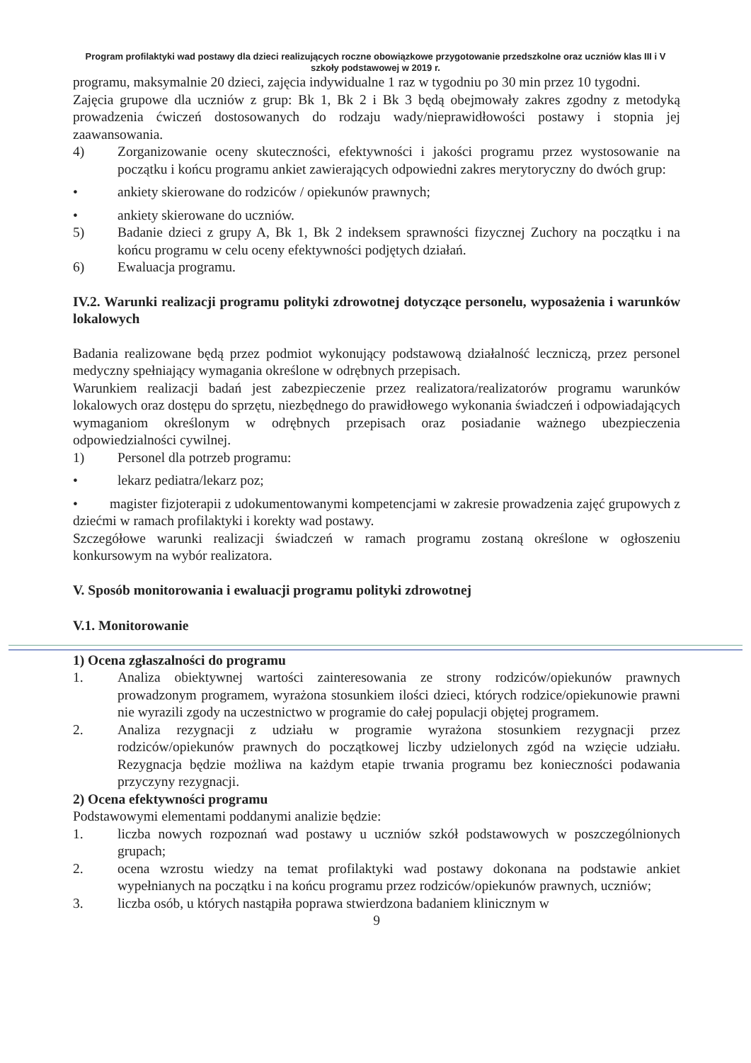Program profilaktyki wad postawy dla dzieci realizujących roczne obowiązkowe przygotowanie przedszkolne oraz uczniów klas III i V szkoły podstawowej w 2019 r.
programu, maksymalnie 20 dzieci, zajęcia indywidualne 1 raz w tygodniu po 30 min przez 10 tygodni.
Zajęcia grupowe dla uczniów z grup: Bk 1, Bk 2 i Bk 3 będą obejmowały zakres zgodny z metodyką prowadzenia ćwiczeń dostosowanych do rodzaju wady/nieprawidłowości postawy i stopnia jej zaawansowania.
4) Zorganizowanie oceny skuteczności, efektywności i jakości programu przez wystosowanie na początku i końcu programu ankiet zawierających odpowiedni zakres merytoryczny do dwóch grup:
• ankiety skierowane do rodziców / opiekunów prawnych;
• ankiety skierowane do uczniów.
5) Badanie dzieci z grupy A, Bk 1, Bk 2 indeksem sprawności fizycznej Zuchory na początku i na końcu programu w celu oceny efektywności podjętych działań.
6) Ewaluacja programu.
IV.2. Warunki realizacji programu polityki zdrowotnej dotyczące personelu, wyposażenia i warunków lokalowych
Badania realizowane będą przez podmiot wykonujący podstawową działalność leczniczą, przez personel medyczny spełniający wymagania określone w odrębnych przepisach.
Warunkiem realizacji badań jest zabezpieczenie przez realizatora/realizatorów programu warunków lokalowych oraz dostępu do sprzętu, niezbędnego do prawidłowego wykonania świadczeń i odpowiadających wymaganiom określonym w odrębnych przepisach oraz posiadanie ważnego ubezpieczenia odpowiedzialności cywilnej.
1) Personel dla potrzeb programu:
• lekarz pediatra/lekarz poz;
• magister fizjoterapii z udokumentowanymi kompetencjami w zakresie prowadzenia zajęć grupowych z dziećmi w ramach profilaktyki i korekty wad postawy.
Szczegółowe warunki realizacji świadczeń w ramach programu zostaną określone w ogłoszeniu konkursowym na wybór realizatora.
V. Sposób monitorowania i ewaluacji programu polityki zdrowotnej
V.1. Monitorowanie
1) Ocena zgłaszalności do programu
1. Analiza obiektywnej wartości zainteresowania ze strony rodziców/opiekunów prawnych prowadzonym programem, wyrażona stosunkiem ilości dzieci, których rodzice/opiekunowie prawni nie wyrazili zgody na uczestnictwo w programie do całej populacji objętej programem.
2. Analiza rezygnacji z udziału w programie wyrażona stosunkiem rezygnacji przez rodziców/opiekunów prawnych do początkowej liczby udzielonych zgód na wzięcie udziału. Rezygnacja będzie możliwa na każdym etapie trwania programu bez konieczności podawania przyczyny rezygnacji.
2) Ocena efektywności programu
Podstawowymi elementami poddanymi analizie będzie:
1. liczba nowych rozpoznań wad postawy u uczniów szkół podstawowych w poszczególnionych grupach;
2. ocena wzrostu wiedzy na temat profilaktyki wad postawy dokonana na podstawie ankiet wypełnianych na początku i na końcu programu przez rodziców/opiekunów prawnych, uczniów;
3. liczba osób, u których nastąpiła poprawa stwierdzona badaniem klinicznym w
9